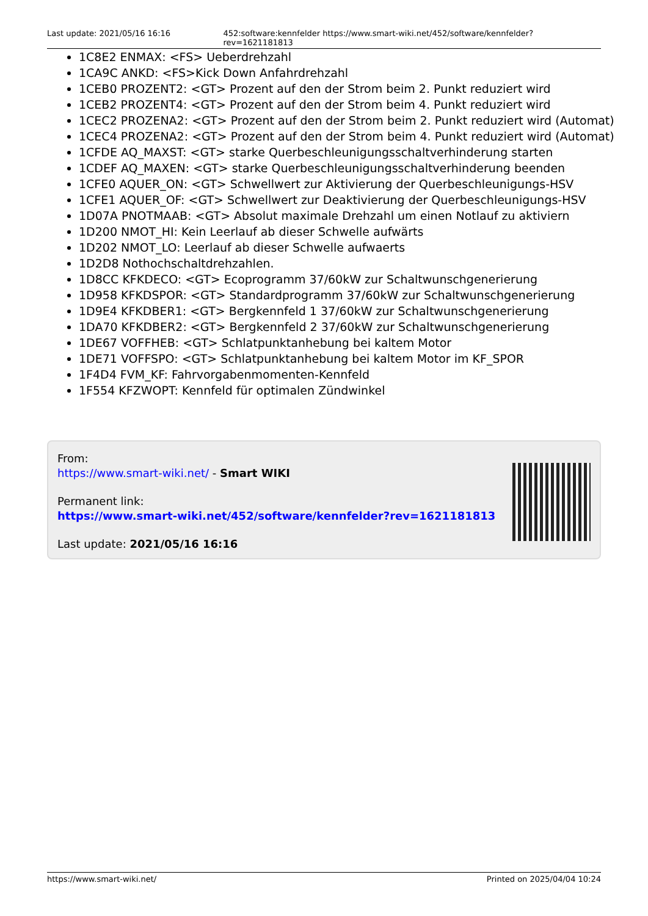Last update: 2021/05/16 16:16 452:software:kennfelder https://www.smart-wiki.net/452/software/kennfelder?rev=1621181813
1C8E2 ENMAX: <FS> Ueberdrehzahl
1CA9C ANKD: <FS>Kick Down Anfahrdrehzahl
1CEB0 PROZENT2: <GT> Prozent auf den der Strom beim 2. Punkt reduziert wird
1CEB2 PROZENT4: <GT> Prozent auf den der Strom beim 4. Punkt reduziert wird
1CEC2 PROZENA2: <GT> Prozent auf den der Strom beim 2. Punkt reduziert wird (Automat)
1CEC4 PROZENA2: <GT> Prozent auf den der Strom beim 4. Punkt reduziert wird (Automat)
1CFDE AQ_MAXST: <GT> starke Querbeschleunigungsschaltverhinderung starten
1CDEF AQ_MAXEN: <GT> starke Querbeschleunigungsschaltverhinderung beenden
1CFE0 AQUER_ON: <GT> Schwellwert zur Aktivierung der Querbeschleunigungs-HSV
1CFE1 AQUER_OF: <GT> Schwellwert zur Deaktivierung der Querbeschleunigungs-HSV
1D07A PNOTMAAB: <GT> Absolut maximale Drehzahl um einen Notlauf zu aktiviern
1D200 NMOT_HI: Kein Leerlauf ab dieser Schwelle aufwärts
1D202 NMOT_LO: Leerlauf ab dieser Schwelle aufwaerts
1D2D8 Nothochschaltdrehzahlen.
1D8CC KFKDECO: <GT> Ecoprogramm 37/60kW zur Schaltwunschgenerierung
1D958 KFKDSPOR: <GT> Standardprogramm 37/60kW zur Schaltwunschgenerierung
1D9E4 KFKDBER1: <GT> Bergkennfeld 1 37/60kW zur Schaltwunschgenerierung
1DA70 KFKDBER2: <GT> Bergkennfeld 2 37/60kW zur Schaltwunschgenerierung
1DE67 VOFFHEB: <GT> Schlatpunktanhebung bei kaltem Motor
1DE71 VOFFSPO: <GT> Schlatpunktanhebung bei kaltem Motor im KF_SPOR
1F4D4 FVM_KF: Fahrvorgabenmomenten-Kennfeld
1F554 KFZWOPT: Kennfeld für optimalen Zündwinkel
From:
https://www.smart-wiki.net/ - Smart WIKI
Permanent link:
https://www.smart-wiki.net/452/software/kennfelder?rev=1621181813
Last update: 2021/05/16 16:16
https://www.smart-wiki.net/ Printed on 2025/04/04 10:24